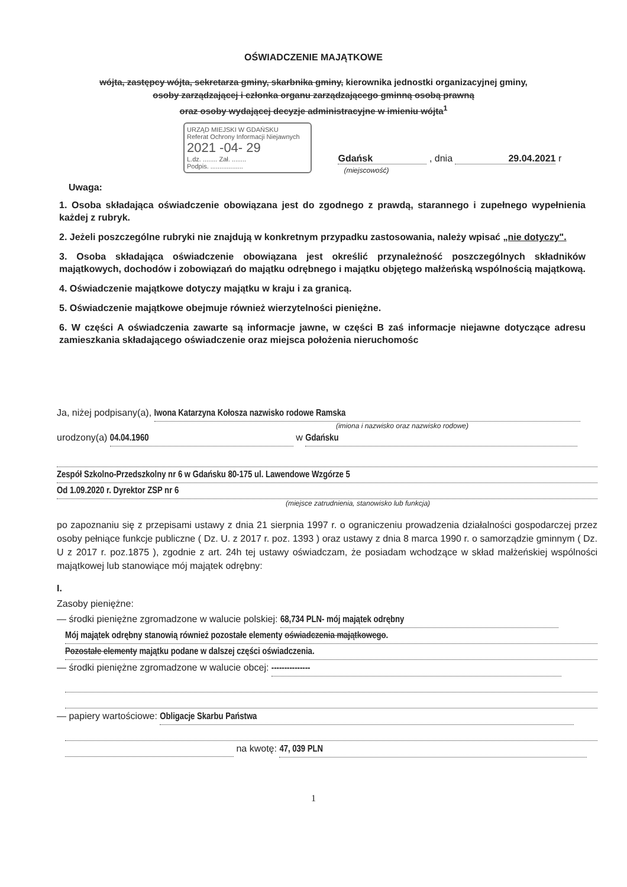OŚWIADCZENIE MAJĄTKOWE
wójta, zastępcy wójta, sekretarza gminy, skarbnika gminy, kierownika jednostki organizacyjnej gminy,
osoby zarządzającej i członka organu zarządzającego gminną osobą prawną
oraz osoby wydającej decyzje administracyjne w imieniu wójta<sup>1</sup>
URZĄD MIEJSKI W GDAŃSKU
Referat Ochrony Informacji Niejawnych
2021 -04- 29
L.dz. ........ Zał. ........
Podpis. ..................
Gdańsk , dnia 29.04.2021 r
(miejscowość)
Uwaga:
1. Osoba składająca oświadczenie obowiązana jest do zgodnego z prawdą, starannego i zupełnego wypełnienia każdej z rubryk.
2. Jeżeli poszczególne rubryki nie znajdują w konkretnym przypadku zastosowania, należy wpisać „nie dotyczy".
3. Osoba składająca oświadczenie obowiązana jest określić przynależność poszczególnych składników majątkowych, dochodów i zobowiązań do majątku odrębnego i majątku objętego małżeńską wspólnością majątkową.
4. Oświadczenie majątkowe dotyczy majątku w kraju i za granicą.
5. Oświadczenie majątkowe obejmuje również wierzytelności pieniężne.
6. W części A oświadczenia zawarte są informacje jawne, w części B zaś informacje niejawne dotyczące adresu zamieszkania składającego oświadczenie oraz miejsca położenia nieruchomośc
Ja, niżej podpisany(a), Iwona Katarzyna Kołosza nazwisko rodowe Ramska
(imiona i nazwisko oraz nazwisko rodowe)
urodzony(a) 04.04.1960 w Gdańsku
Zespół Szkolno-Przedszkolny nr 6 w Gdańsku 80-175 ul. Lawendowe Wzgórze 5
Od 1.09.2020 r. Dyrektor ZSP nr 6
(miejsce zatrudnienia, stanowisko lub funkcja)
po zapoznaniu się z przepisami ustawy z dnia 21 sierpnia 1997 r. o ograniczeniu prowadzenia działalności gospodarczej przez osoby pełniące funkcje publiczne ( Dz. U. z 2017 r. poz. 1393 ) oraz ustawy z dnia 8 marca 1990 r. o samorządzie gminnym ( Dz. U z 2017 r. poz.1875 ), zgodnie z art. 24h tej ustawy oświadczam, że posiadam wchodzące w skład małżeńskiej wspólności majątkowej lub stanowiące mój majątek odrębny:
I.
Zasoby pieniężne:
— środki pieniężne zgromadzone w walucie polskiej: 68,734 PLN- mój majątek odrębny
Mój majątek odrębny stanowią również pozostałe elementy oświadczenia majątkowego.
Pozostałe elementy majątku podane w dalszej części oświadczenia.
— środki pieniężne zgromadzone w walucie obcej: ---------------
— papiery wartościowe: Obligacje Skarbu Państwa
na kwotę: 47, 039 PLN
1